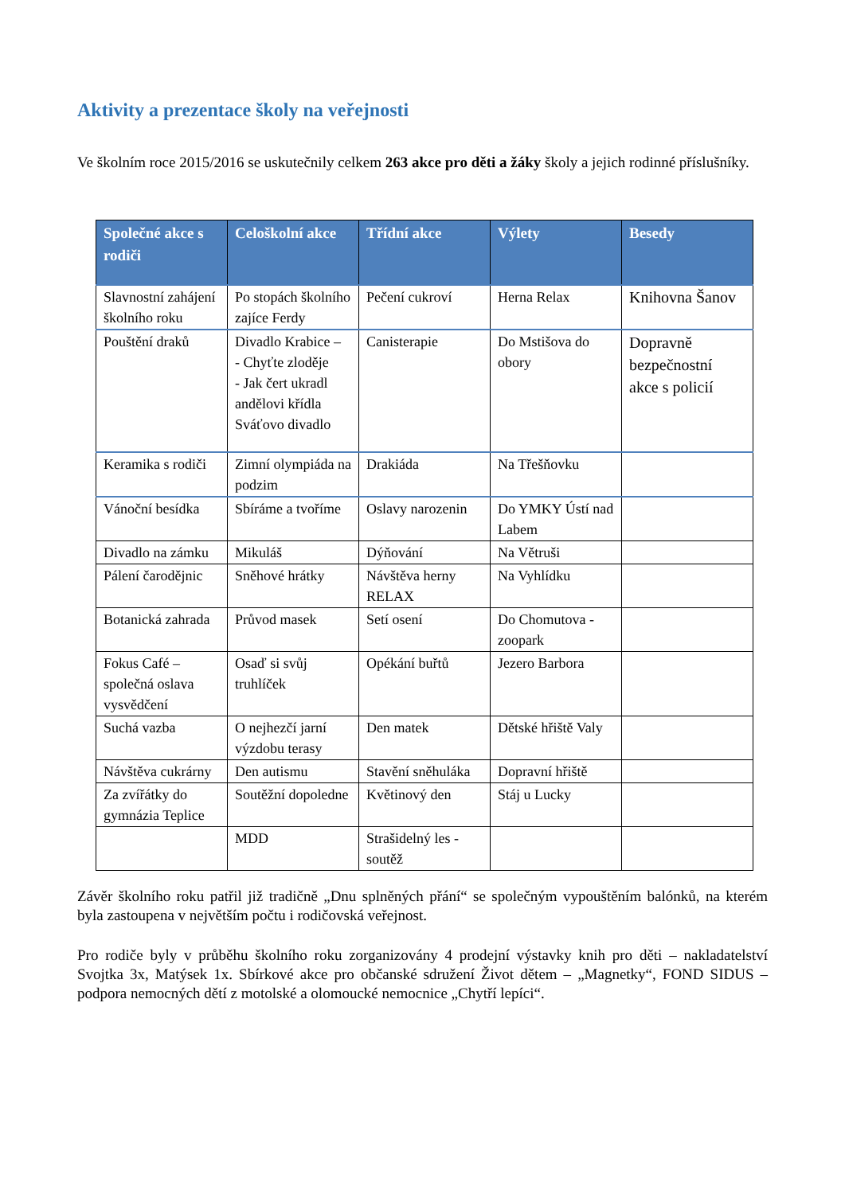Aktivity a prezentace školy na veřejnosti
Ve školním roce 2015/2016 se uskutečnily celkem 263 akce pro děti a žáky školy a jejich rodinné příslušníky.
| Společné akce s rodiči | Celoškolní akce | Třídní akce | Výlety | Besedy |
| --- | --- | --- | --- | --- |
| Slavnostní zahájení školního roku | Po stopách školního zajíce Ferdy | Pečení cukroví | Herna Relax | Knihovna Šanov |
| Pouštění draků | Divadlo Krabice – - Chyťte zloděje - Jak čert ukradl andělovi křídla Sváťovo divadlo | Canisterapie | Do Mstišova do obory | Dopravně bezpečnostní akce s policií |
| Keramika s rodiči | Zimní olympiáda na podzim | Drakiáda | Na Třešňovku | |
| Vánoční besídka | Sbíráme a tvoříme | Oslavy narozenin | Do YMKY Ústí nad Labem | |
| Divadlo na zámku | Mikuláš | Dýňování | Na Větruši | |
| Pálení čarodějnic | Sněhové hrátky | Návštěva herny RELAX | Na Vyhlídku | |
| Botanická zahrada | Průvod masek | Setí osení | Do Chomutova - zoopark | |
| Fokus Café – společná oslava vysvědčení | Osaď si svůj truhlíček | Opékání buřtů | Jezero Barbora | |
| Suchá vazba | O nejhezčí jarní výzdobu terasy | Den matek | Dětské hřiště Valy | |
| Návštěva cukrárny | Den autismu | Stavění sněhuláka | Dopravní hřiště | |
| Za zvířátky do gymnázia Teplice | Soutěžní dopoledne | Květinový den | Stáj u Lucky | |
| | MDD | Strašidelný les - soutěž | | |
Závěr školního roku patřil již tradičně „Dnu splněných přání“ se společným vypouštěním balónků, na kterém byla zastoupena v největším počtu i rodičovská veřejnost.
Pro rodiče byly v průběhu školního roku zorganizovány 4 prodejní výstavky knih pro děti – nakladatelství Svojtka 3x, Matýsek 1x. Sbírkové akce pro občanské sdružení Život dětem – „Magnetky“, FOND SIDUS – podpora nemocných dětí z motolské a olomoucké nemocnice „Chytří lepíci“.